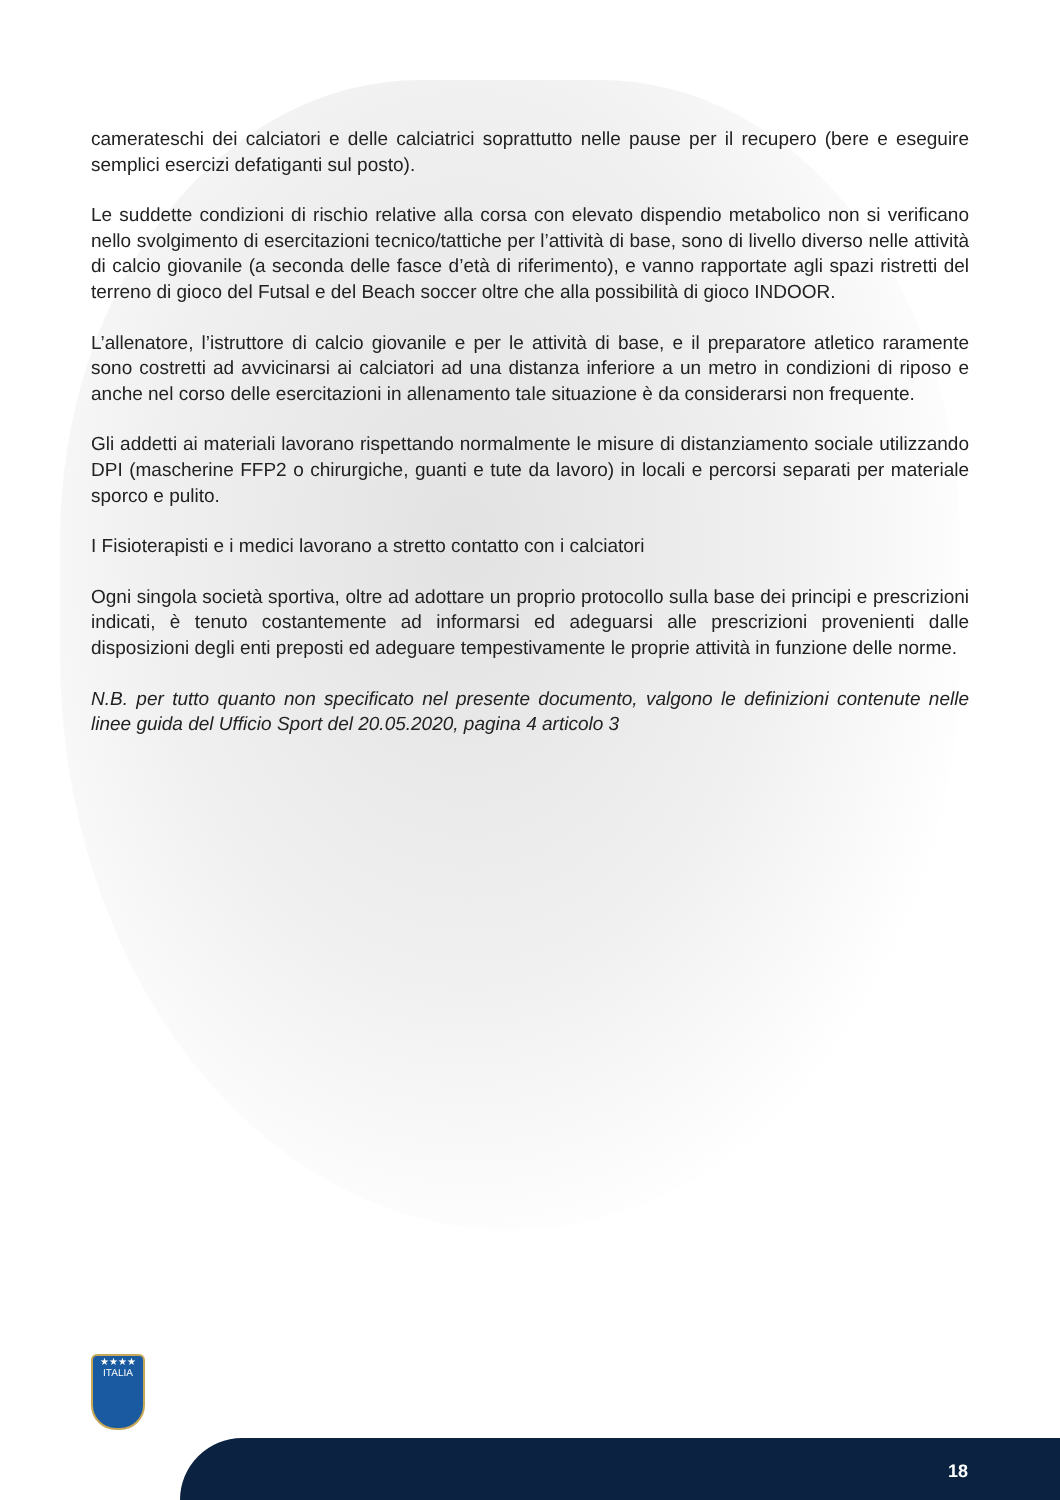camerateschi dei calciatori e delle calciatrici soprattutto nelle pause per il recupero (bere e eseguire semplici esercizi defatiganti sul posto).
Le suddette condizioni di rischio relative alla corsa con elevato dispendio metabolico non si verificano nello svolgimento di esercitazioni tecnico/tattiche per l’attività di base, sono di livello diverso nelle attività di calcio giovanile (a seconda delle fasce d’età di riferimento), e vanno rapportate agli spazi ristretti del terreno di gioco del Futsal e del Beach soccer oltre che alla possibilità di gioco INDOOR.
L’allenatore, l’istruttore di calcio giovanile e per le attività di base, e il preparatore atletico raramente sono costretti ad avvicinarsi ai calciatori ad una distanza inferiore a un metro in condizioni di riposo e anche nel corso delle esercitazioni in allenamento tale situazione è da considerarsi non frequente.
Gli addetti ai materiali lavorano rispettando normalmente le misure di distanziamento sociale utilizzando DPI (mascherine FFP2 o chirurgiche, guanti e tute da lavoro) in locali e percorsi separati per materiale sporco e pulito.
I Fisioterapisti e i medici lavorano a stretto contatto con i calciatori
Ogni singola società sportiva, oltre ad adottare un proprio protocollo sulla base dei principi e prescrizioni indicati, è tenuto costantemente ad informarsi ed adeguarsi alle prescrizioni provenienti dalle disposizioni degli enti preposti ed adeguare tempestivamente le proprie attività in funzione delle norme.
N.B. per tutto quanto non specificato nel presente documento, valgono le definizioni contenute nelle linee guida del Ufficio Sport del 20.05.2020, pagina 4 articolo 3
★★★★
ITALIA
18